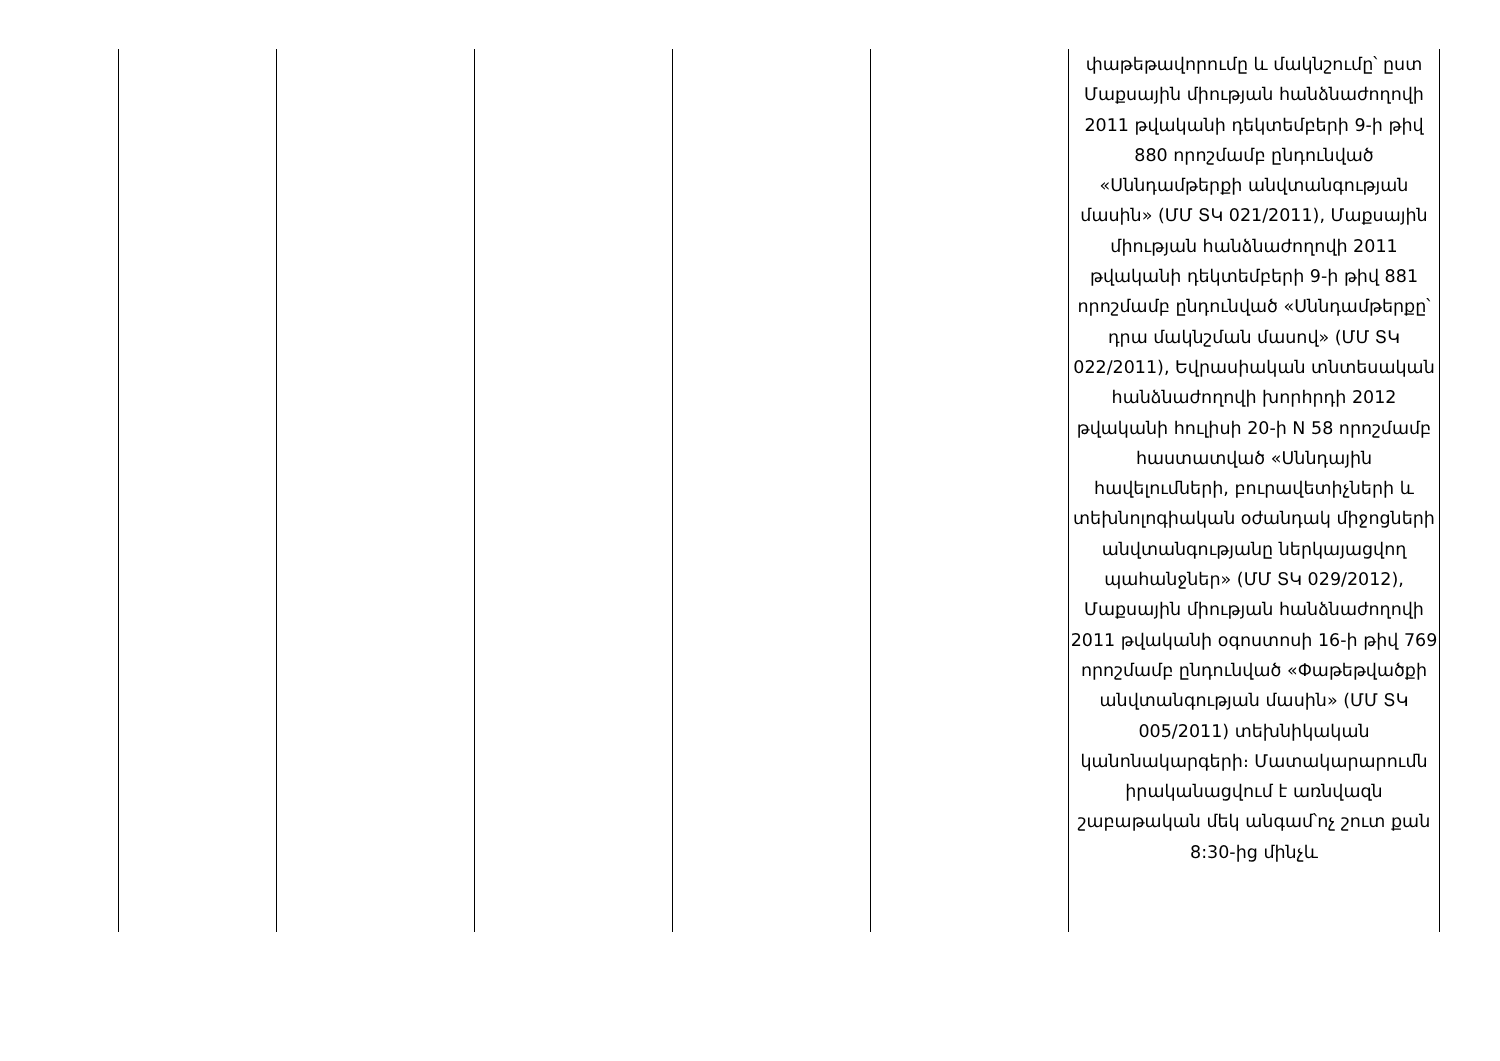| | | | | | փաթեթավորումը և մակնշումը՝ ըստ Մաքսային միության հանձնաժողովի 2011 թվականի դեկտեմբերի 9-ի թիվ 880 որոշմամբ ընդունված «Սննդամթերքի անվտանգության մասին» (ՄՄ ՏԿ 021/2011), Մաքսային միության հանձնաժողովի 2011 թվականի դեկտեմբերի 9-ի թիվ 881 որոշմամբ ընդունված «Սննդամթերքը՝ դրա մակնշման մասով» (ՄՄ ՏԿ 022/2011), Եվրասիական տնտեսական հանձնաժողովի խորհրդի 2012 թվականի հուլիսի 20-ի N 58 որոշմամբ հաստատված «Սննդային հավելումների, բուրավետիչների և տեխնոլոգիական օժանդակ միջոցների անվտանգությանը ներկայացվող պահանջներ» (ՄՄ ՏԿ 029/2012), Մաքսային միության հանձնաժողովի 2011 թվականի օգոստոսի 16-ի թիվ 769 որոշմամբ ընդունված «Փաթեթվածքի անվտանգության մասին» (ՄՄ ՏԿ 005/2011) տեխնիկական կանոնակարգերի։ Մատակարարումն իրականացվում է առնվազն շաբաթական մեկ անգամ՝ոչ շուտ քան 8:30-ից մինչև |